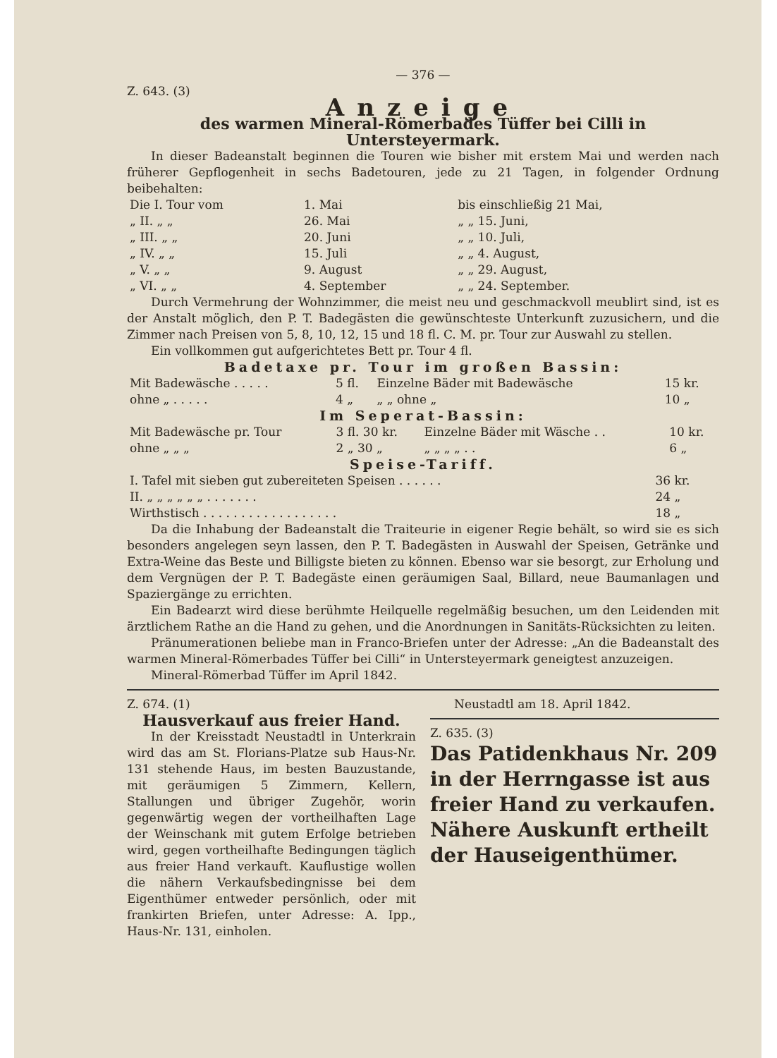— 376 —
Z. 643. (3)
Anzeige
des warmen Mineral-Römerbades Tüffer bei Cilli in Untersteyermark.
In dieser Badeanstalt beginnen die Touren wie bisher mit erstem Mai und werden nach früherer Gepflogenheit in sechs Badetouren, jede zu 21 Tagen, in folgender Ordnung beibehalten:
| Die I. Tour vom | 1. Mai | bis einschließig 21 Mai, |
| „ II. „ „ | 26. Mai | „ „ 15. Juni, |
| „ III. „ „ | 20. Juni | „ „ 10. Juli, |
| „ IV. „ „ | 15. Juli | „ „ 4. August, |
| „ V. „ „ | 9. August | „ „ 29. August, |
| „ VI. „ „ | 4. September | „ „ 24. September. |
Durch Vermehrung der Wohnzimmer, die meist neu und geschmackvoll meublirt sind, ist es der Anstalt möglich, den P. T. Badegästen die gewünschteste Unterkunft zuzusichern, und die Zimmer nach Preisen von 5, 8, 10, 12, 15 und 18 fl. C. M. pr. Tour zur Auswahl zu stellen.
Ein vollkommen gut aufgerichtetes Bett pr. Tour 4 fl.
Badetaxe pr. Tour im großen Bassin:
| Mit Badewäsche . . . . . | 5 fl. | Einzelne Bäder mit Badewäsche | 15 kr. |
| ohne „ . . . . . | 4 „ | „ „ ohne „ | 10 „ |
Im Seperat-Bassin:
| Mit Badewäsche pr. Tour | 3 fl. 30 kr. | Einzelne Bäder mit Wäsche . . | 10 kr. |
| ohne „ „ „ | 2 „ 30 „ | „ „ „ „ . . | 6 „ |
Speise-Tariff.
| I. Tafel mit sieben gut zubereiteten Speisen . . . . . . | 36 kr. |
| II. „ „ „ „ „ „ . . . . . . . | 24 „ |
| Wirthstisch . . . . . . . . . . . . . . . . . . | 18 „ |
Da die Inhabung der Badeanstalt die Traiteurie in eigener Regie behält, so wird sie es sich besonders angelegen seyn lassen, den P. T. Badegästen in Auswahl der Speisen, Getränke und Extra-Weine das Beste und Billigste bieten zu können. Ebenso war sie besorgt, zur Erholung und dem Vergnügen der P. T. Badegäste einen geräumigen Saal, Billard, neue Baumanlagen und Spaziergänge zu errichten.
Ein Badearzt wird diese berühmte Heilquelle regelmäßig besuchen, um den Leidenden mit ärztlichem Rathe an die Hand zu gehen, und die Anordnungen in Sanitäts-Rücksichten zu leiten.
Pränumerationen beliebe man in Franco-Briefen unter der Adresse: „An die Badeanstalt des warmen Mineral-Römerbades Tüffer bei Cilli“ in Untersteyermark geneigtest anzuzeigen.
Mineral-Römerbad Tüffer im April 1842.
Z. 674. (1)
Hausverkauf aus freier Hand.
In der Kreisstadt Neustadtl in Unterkrain wird das am St. Florians-Platze sub Haus-Nr. 131 stehende Haus, im besten Bauzustande, mit geräumigen 5 Zimmern, Kellern, Stallungen und übriger Zugehör, worin gegenwärtig wegen der vortheilhaften Lage der Weinschank mit gutem Erfolge betrieben wird, gegen vortheilhafte Bedingungen täglich aus freier Hand verkauft. Kauflustige wollen die nähern Verkaufsbedingnisse bei dem Eigenthümer entweder persönlich, oder mit frankirten Briefen, unter Adresse: A. Ipp., Haus-Nr. 131, einholen.
Neustadtl am 18. April 1842.
Z. 635. (3)
Das Patidenkhaus Nr. 209 in der Herrngasse ist aus freier Hand zu verkaufen.
Nähere Auskunft ertheilt der Hauseigenthümer.